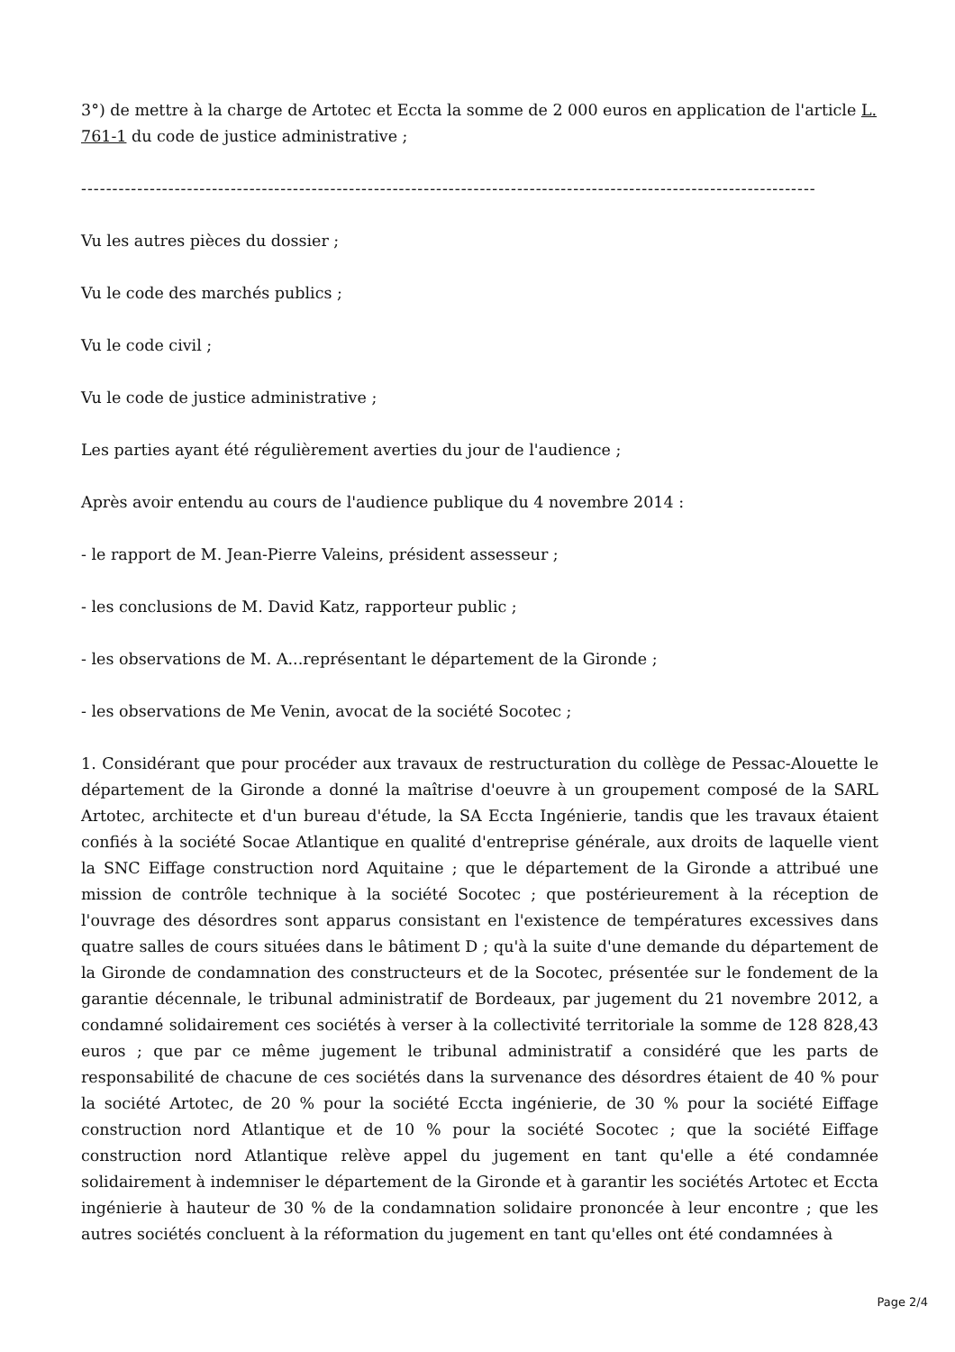3°) de mettre à la charge de Artotec et Eccta la somme de 2 000 euros en application de l'article L. 761-1 du code de justice administrative ;
----------------------------------------------------------------------------------------------------------------------
Vu les autres pièces du dossier ;
Vu le code des marchés publics ;
Vu le code civil ;
Vu le code de justice administrative ;
Les parties ayant été régulièrement averties du jour de l'audience ;
Après avoir entendu au cours de l'audience publique du 4 novembre 2014 :
- le rapport de M. Jean-Pierre Valeins, président assesseur ;
- les conclusions de M. David Katz, rapporteur public ;
- les observations de M. A...représentant le département de la Gironde ;
- les observations de Me Venin, avocat de la société Socotec ;
1. Considérant que pour procéder aux travaux de restructuration du collège de Pessac-Alouette le département de la Gironde a donné la maîtrise d'oeuvre à un groupement composé de la SARL Artotec, architecte et d'un bureau d'étude, la SA Eccta Ingénierie, tandis que les travaux étaient confiés à la société Socae Atlantique en qualité d'entreprise générale, aux droits de laquelle vient la SNC Eiffage construction nord Aquitaine ; que le département de la Gironde a attribué une mission de contrôle technique à la société Socotec ; que postérieurement à la réception de l'ouvrage des désordres sont apparus consistant en l'existence de températures excessives dans quatre salles de cours situées dans le bâtiment D ; qu'à la suite d'une demande du département de la Gironde de condamnation des constructeurs et de la Socotec, présentée sur le fondement de la garantie décennale, le tribunal administratif de Bordeaux, par jugement du 21 novembre 2012, a condamné solidairement ces sociétés à verser à la collectivité territoriale la somme de 128 828,43 euros ; que par ce même jugement le tribunal administratif a considéré que les parts de responsabilité de chacune de ces sociétés dans la survenance des désordres étaient de 40 % pour la société Artotec, de 20 % pour la société Eccta ingénierie, de 30 % pour la société Eiffage construction nord Atlantique et de 10 % pour la société Socotec ; que la société Eiffage construction nord Atlantique relève appel du jugement en tant qu'elle a été condamnée solidairement à indemniser le département de la Gironde et à garantir les sociétés Artotec et Eccta ingénierie à hauteur de 30 % de la condamnation solidaire prononcée à leur encontre ; que les autres sociétés concluent à la réformation du jugement en tant qu'elles ont été condamnées à
Page 2/4